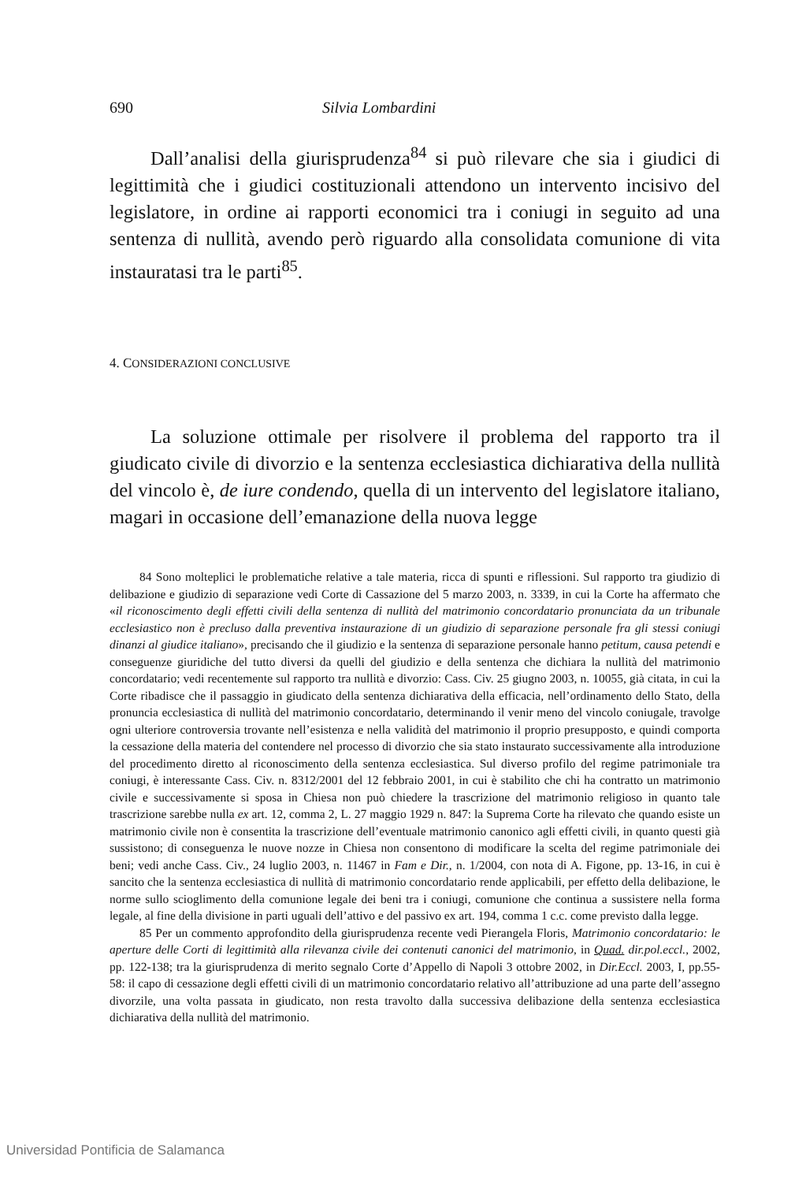690 Silvia Lombardini
Dall’analisi della giurisprudenza<sup>84</sup> si può rilevare che sia i giudici di legittimità che i giudici costituzionali attendono un intervento incisivo del legislatore, in ordine ai rapporti economici tra i coniugi in seguito ad una sentenza di nullità, avendo però riguardo alla consolidata comunione di vita instauratasi tra le parti<sup>85</sup>.
4. CONSIDERAZIONI CONCLUSIVE
La soluzione ottimale per risolvere il problema del rapporto tra il giudicato civile di divorzio e la sentenza ecclesiastica dichiarativa della nullità del vincolo è, de iure condendo, quella di un intervento del legislatore italiano, magari in occasione dell’emanazione della nuova legge
84 Sono molteplici le problematiche relative a tale materia, ricca di spunti e riflessioni. Sul rapporto tra giudizio di delibazione e giudizio di separazione vedi Corte di Cassazione del 5 marzo 2003, n. 3339, in cui la Corte ha affermato che «il riconoscimento degli effetti civili della sentenza di nullità del matrimonio concordatario pronunciata da un tribunale ecclesiastico non è precluso dalla preventiva instaurazione di un giudizio di separazione personale fra gli stessi coniugi dinanzi al giudice italiano», precisando che il giudizio e la sentenza di separazione personale hanno petitum, causa petendi e conseguenze giuridiche del tutto diversi da quelli del giudizio e della sentenza che dichiara la nullità del matrimonio concordatario; vedi recentemente sul rapporto tra nullità e divorzio: Cass. Civ. 25 giugno 2003, n. 10055, già citata, in cui la Corte ribadisce che il passaggio in giudicato della sentenza dichiarativa della efficacia, nell’ordinamento dello Stato, della pronuncia ecclesiastica di nullità del matrimonio concordatario, determinando il venir meno del vincolo coniugale, travolge ogni ulteriore controversia trovante nell’esistenza e nella validità del matrimonio il proprio presupposto, e quindi comporta la cessazione della materia del contendere nel processo di divorzio che sia stato instaurato successivamente alla introduzione del procedimento diretto al riconoscimento della sentenza ecclesiastica. Sul diverso profilo del regime patrimoniale tra coniugi, è interessante Cass. Civ. n. 8312/2001 del 12 febbraio 2001, in cui è stabilito che chi ha contratto un matrimonio civile e successivamente si sposa in Chiesa non può chiedere la trascrizione del matrimonio religioso in quanto tale trascrizione sarebbe nulla ex art. 12, comma 2, L. 27 maggio 1929 n. 847: la Suprema Corte ha rilevato che quando esiste un matrimonio civile non è consentita la trascrizione dell’eventuale matrimonio canonico agli effetti civili, in quanto questi già sussistono; di conseguenza le nuove nozze in Chiesa non consentono di modificare la scelta del regime patrimoniale dei beni; vedi anche Cass. Civ., 24 luglio 2003, n. 11467 in Fam e Dir., n. 1/2004, con nota di A. Figone, pp. 13-16, in cui è sancito che la sentenza ecclesiastica di nullità di matrimonio concordatario rende applicabili, per effetto della delibazione, le norme sullo scioglimento della comunione legale dei beni tra i coniugi, comunione che continua a sussistere nella forma legale, al fine della divisione in parti uguali dell’attivo e del passivo ex art. 194, comma 1 c.c. come previsto dalla legge.
85 Per un commento approfondito della giurisprudenza recente vedi Pierangela Floris, Matrimonio concordatario: le aperture delle Corti di legittimità alla rilevanza civile dei contenuti canonici del matrimonio, in Quad. dir.pol.eccl., 2002, pp. 122-138; tra la giurisprudenza di merito segnalo Corte d’Appello di Napoli 3 ottobre 2002, in Dir.Eccl. 2003, I, pp.55-58: il capo di cessazione degli effetti civili di un matrimonio concordatario relativo all’attribuzione ad una parte dell’assegno divorzile, una volta passata in giudicato, non resta travolto dalla successiva delibazione della sentenza ecclesiastica dichiarativa della nullità del matrimonio.
Universidad Pontificia de Salamanca